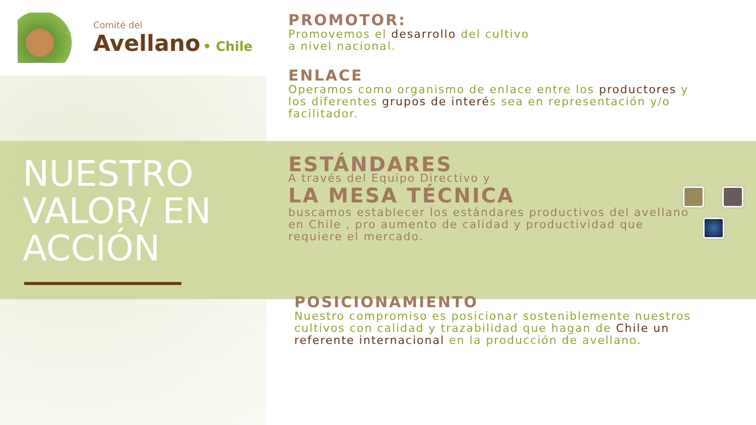Comité del
Avellano • Chile
NUESTRO
VALOR/ EN
ACCIÓN
PROMOTOR:
Promovemos el desarrollo del cultivo
a nivel nacional.
ENLACE
Operamos como organismo de enlace entre los productores y los diferentes grupos de interés sea en representación y/o facilitador.
ESTÁNDARES
A través del Equipo Directivo y
LA MESA TÉCNICA
buscamos establecer los estándares productivos del avellano en Chile , pro aumento de calidad y productividad que requiere el mercado.
POSICIONAMIENTO
Nuestro compromiso es posicionar sosteniblemente nuestros cultivos con calidad y trazabilidad que hagan de Chile un referente internacional en la producción de avellano.